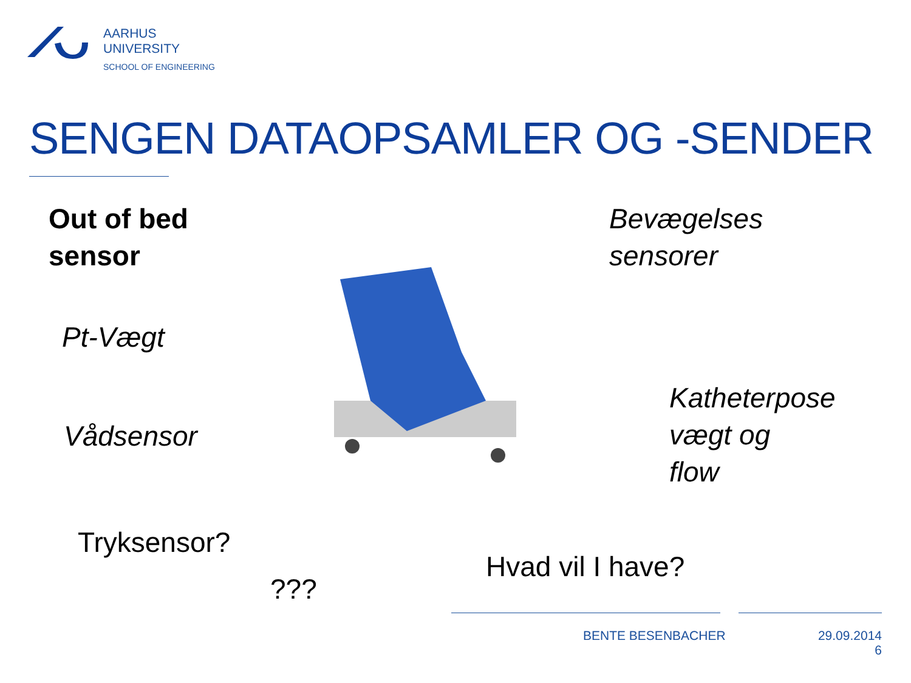AARHUS
UNIVERSITY
SCHOOL OF ENGINEERING
SENGEN DATAOPSAMLER OG -SENDER
Out of bed
sensor
Bevægelses
sensorer
Pt-Vægt
Katheterpose
vægt og
flow
Vådsensor
Tryksensor?
Hvad vil I have?
???
BENTE BESENBACHER
29.09.2014
6